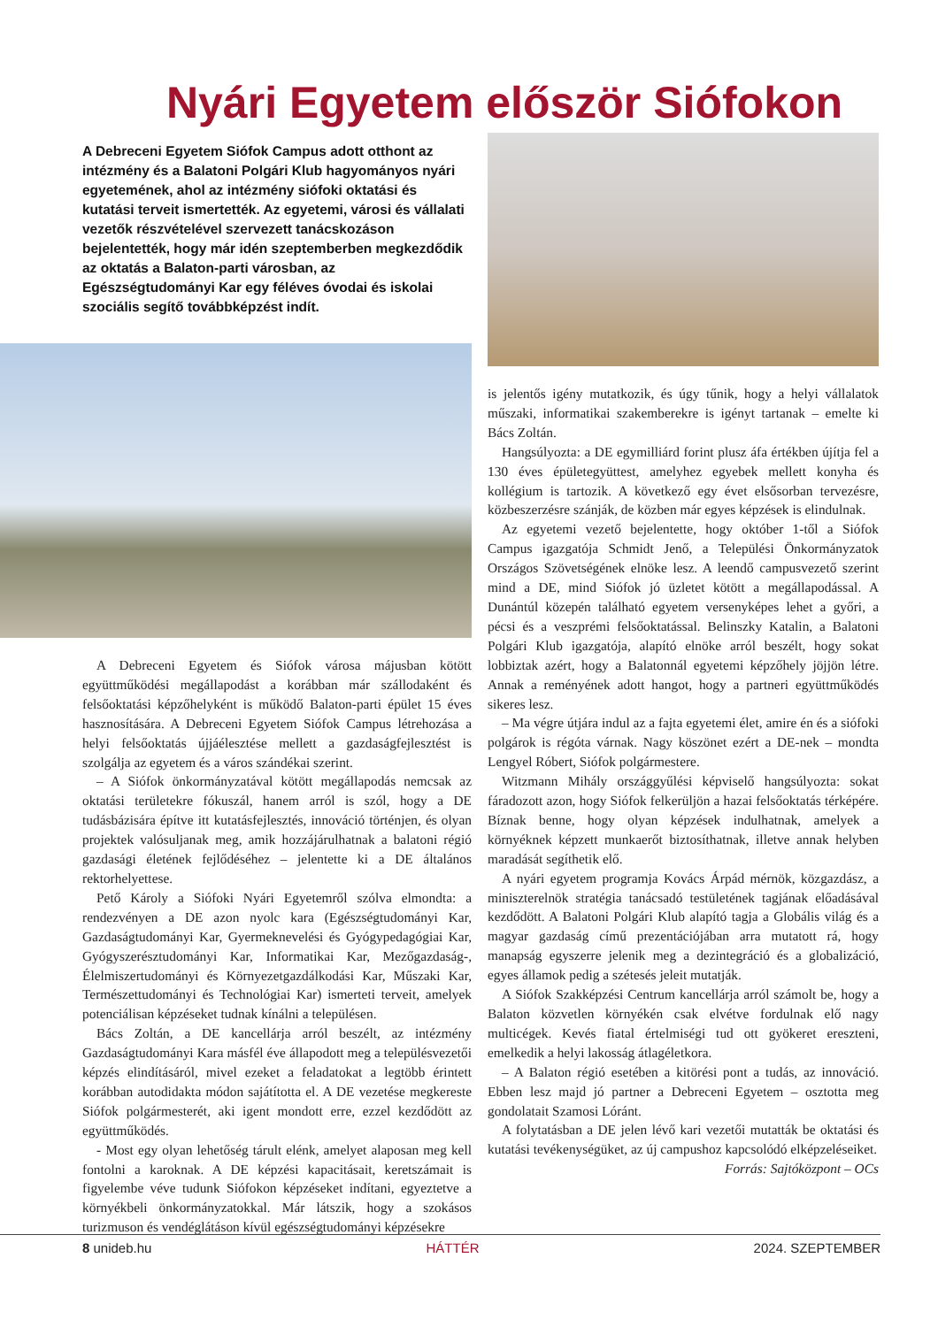Nyári Egyetem először Siófokon
A Debreceni Egyetem Siófok Campus adott otthont az intézmény és a Balatoni Polgári Klub hagyományos nyári egyetemének, ahol az intézmény siófoki oktatási és kutatási terveit ismertették. Az egyetemi, városi és vállalati vezetők részvételével szervezett tanácskozáson bejelentették, hogy már idén szeptemberben megkezdődik az oktatás a Balaton-parti városban, az Egészségtudományi Kar egy féléves óvodai és iskolai szociális segítő továbbképzést indít.
A Debreceni Egyetem és Siófok városa májusban kötött együttműködési megállapodást a korábban már szállodaként és felsőoktatási képzőhelyként is működő Balaton-parti épület 15 éves hasznosítására. A Debreceni Egyetem Siófok Campus létrehozása a helyi felsőoktatás újjáélesztése mellett a gazdaságfejlesztést is szolgálja az egyetem és a város szándékai szerint.
– A Siófok önkormányzatával kötött megállapodás nemcsak az oktatási területekre fókuszál, hanem arról is szól, hogy a DE tudásbázisára építve itt kutatásfejlesztés, innováció történjen, és olyan projektek valósuljanak meg, amik hozzájárulhatnak a balatoni régió gazdasági életének fejlődéséhez – jelentette ki a DE általános rektorhelyettese.
Pető Károly a Siófoki Nyári Egyetemről szólva elmondta: a rendezvényen a DE azon nyolc kara (Egészségtudományi Kar, Gazdaságtudományi Kar, Gyermeknevelési és Gyógypedagógiai Kar, Gyógyszerésztudományi Kar, Informatikai Kar, Mezőgazdaság-, Élelmiszertudományi és Környezetgazdálkodási Kar, Műszaki Kar, Természettudományi és Technológiai Kar) ismerteti terveit, amelyek potenciálisan képzéseket tudnak kínálni a településen.
Bács Zoltán, a DE kancellárja arról beszélt, az intézmény Gazdaságtudományi Kara másfél éve állapodott meg a településvezetői képzés elindításáról, mivel ezeket a feladatokat a legtöbb érintett korábban autodidakta módon sajátította el. A DE vezetése megkereste Siófok polgármesterét, aki igent mondott erre, ezzel kezdődött az együttműködés.
- Most egy olyan lehetőség tárult elénk, amelyet alaposan meg kell fontolni a karoknak. A DE képzési kapacitásait, keretszámait is figyelembe véve tudunk Siófokon képzéseket indítani, egyeztetve a környékbeli önkormányzatokkal. Már látszik, hogy a szokásos turizmuson és vendéglátáson kívül egészségtudományi képzésekre
is jelentős igény mutatkozik, és úgy tűnik, hogy a helyi vállalatok műszaki, informatikai szakemberekre is igényt tartanak – emelte ki Bács Zoltán.
Hangsúlyozta: a DE egymilliárd forint plusz áfa értékben újítja fel a 130 éves épületegyüttest, amelyhez egyebek mellett konyha és kollégium is tartozik. A következő egy évet elsősorban tervezésre, közbeszerzésre szánják, de közben már egyes képzések is elindulnak.
Az egyetemi vezető bejelentette, hogy október 1-től a Siófok Campus igazgatója Schmidt Jenő, a Települési Önkormányzatok Országos Szövetségének elnöke lesz. A leendő campusvezető szerint mind a DE, mind Siófok jó üzletet kötött a megállapodással. A Dunántúl közepén található egyetem versenyképes lehet a győri, a pécsi és a veszprémi felsőoktatással. Belinszky Katalin, a Balatoni Polgári Klub igazgatója, alapító elnöke arról beszélt, hogy sokat lobbiztak azért, hogy a Balatonnál egyetemi képzőhely jöjjön létre. Annak a reményének adott hangot, hogy a partneri együttműködés sikeres lesz.
– Ma végre útjára indul az a fajta egyetemi élet, amire én és a siófoki polgárok is régóta várnak. Nagy köszönet ezért a DE-nek – mondta Lengyel Róbert, Siófok polgármestere.
Witzmann Mihály országgyűlési képviselő hangsúlyozta: sokat fáradozott azon, hogy Siófok felkerüljön a hazai felsőoktatás térképére. Bíznak benne, hogy olyan képzések indulhatnak, amelyek a környéknek képzett munkaerőt biztosíthatnak, illetve annak helyben maradását segíthetik elő.
A nyári egyetem programja Kovács Árpád mérnök, közgazdász, a miniszterelnök stratégia tanácsadó testületének tagjának előadásával kezdődött. A Balatoni Polgári Klub alapító tagja a Globális világ és a magyar gazdaság című prezentációjában arra mutatott rá, hogy manapság egyszerre jelenik meg a dezintegráció és a globalizáció, egyes államok pedig a szétesés jeleit mutatják.
A Siófok Szakképzési Centrum kancellárja arról számolt be, hogy a Balaton közvetlen környékén csak elvétve fordulnak elő nagy multicégek. Kevés fiatal értelmiségi tud ott gyökeret ereszteni, emelkedik a helyi lakosság átlagéletkora.
– A Balaton régió esetében a kitörési pont a tudás, az innováció. Ebben lesz majd jó partner a Debreceni Egyetem – osztotta meg gondolatait Szamosi Lóránt.
A folytatásban a DE jelen lévő kari vezetői mutatták be oktatási és kutatási tevékenységüket, az új campushoz kapcsolódó elképzeléseiket.
Forrás: Sajtóközpont – OCs
8 unideb.hu HÁTTÉR 2024. SZEPTEMBER